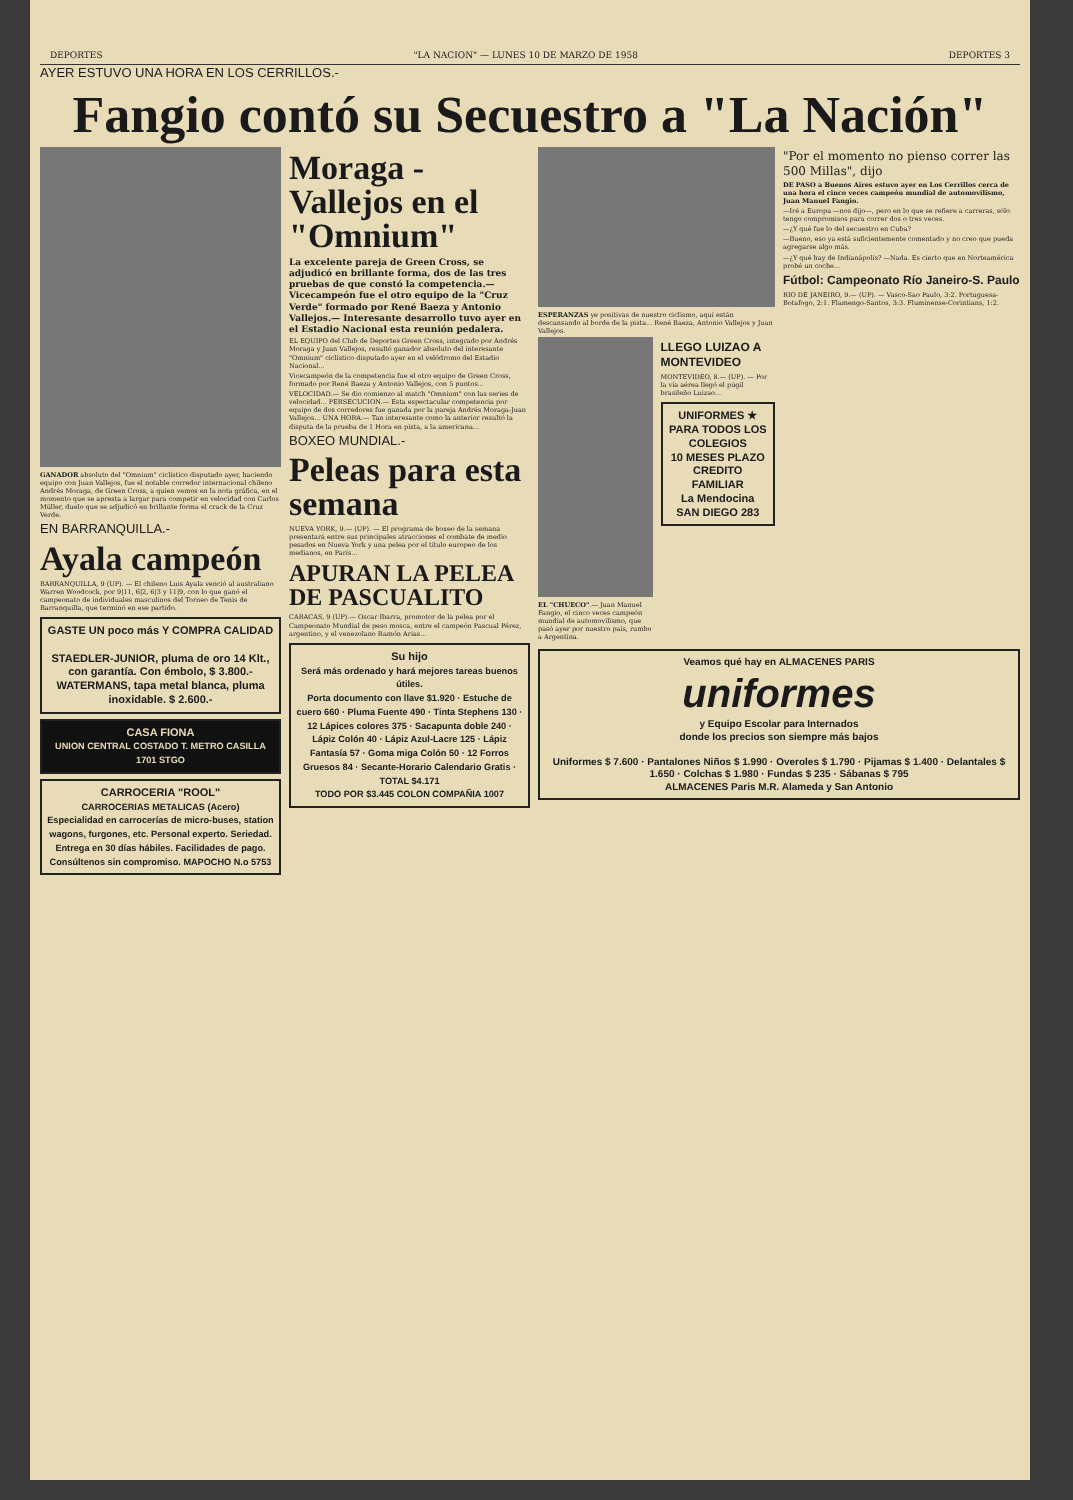DEPORTES "LA NACION" — LUNES 10 DE MARZO DE 1958 DEPORTES 3
AYER ESTUVO UNA HORA EN LOS CERRILLOS.-
Fangio contó su Secuestro a "La Nación"
GANADOR absoluto del "Omnium" ciclístico disputado ayer, haciendo equipo con Juan Vallejos, fue el notable corredor internacional chileno Andrés Moraga, de Green Cross, a quien vemos en la nota gráfica, en el momento que se apresta a largar para competir en velocidad con Carlos Müller, duelo que se adjudicó en brillante forma el crack de la Cruz Verde.
EN BARRANQUILLA.-
Ayala campeón
BARRANQUILLA, 9 (UP). — El chileno Luis Ayala venció al australiano Warren Woodcock, por 9|11, 6|2, 6|3 y 11|9, con lo que ganó el campeonato de individuales masculinos del Torneo de Tenis de Barranquilla, que terminó en ese partido.
GASTE UN poco más Y COMPRA CALIDAD
STAEDLER-JUNIOR, pluma de oro 14 Klt., con garantía. Con émbolo, $ 3.800.-
WATERMANS, tapa metal blanca, pluma inoxidable. $ 2.600.-
CASA FIONA
UNION CENTRAL COSTADO T. METRO CASILLA 1701 STGO
CARROCERIA "ROOL"
CARROCERIAS METALICAS (Acero)
Especialidad en carrocerías de micro-buses, station wagons, furgones, etc. Personal experto. Seriedad. Entrega en 30 días hábiles. Facilidades de pago. Consúltenos sin compromiso. MAPOCHO N.o 5753
Moraga - Vallejos en el "Omnium"
La excelente pareja de Green Cross, se adjudicó en brillante forma, dos de las tres pruebas de que constó la competencia.— Vicecampeón fue el otro equipo de la "Cruz Verde" formado por René Baeza y Antonio Vallejos.— Interesante desarrollo tuvo ayer en el Estadio Nacional esta reunión pedalera.
EL EQUIPO del Club de Deportes Green Cross, integrado por Andrés Moraga y Juan Vallejos, resultó ganador absoluto del interesante "Omnium" ciclístico disputado ayer en el velódromo del Estadio Nacional...
Vicecampeón de la competencia fue el otro equipo de Green Cross, formado por René Baeza y Antonio Vallejos, con 5 puntos...
VELOCIDAD.— Se dio comienzo al match "Omnium" con las series de velocidad... PERSECUCION.— Esta espectacular competencia por equipo de dos corredores fue ganada por la pareja Andrés Moraga-Juan Vallejos... UNA HORA.— Tan interesante como la anterior resultó la disputa de la prueba de 1 Hora en pista, a la americana...
BOXEO MUNDIAL.-
Peleas para esta semana
NUEVA YORK, 9.— (UP). — El programa de boxeo de la semana presentará entre sus principales atracciones el combate de medio pesados en Nueva York y una pelea por el título europeo de los medianos, en París...
APURAN LA PELEA DE PASCUALITO
CARACAS, 9 (UP).— Oscar Ibarra, promotor de la pelea por el Campeonato Mundial de peso mosca, entre el campeón Pascual Pérez, argentino, y el venezolano Ramón Arias...
Su hijo
Será más ordenado y hará mejores tareas buenos útiles.
Porta documento con llave $1.920 · Estuche de cuero 660 · Pluma Fuente 490 · Tinta Stephens 130 · 12 Lápices colores 375 · Sacapunta doble 240 · Lápiz Colón 40 · Lápiz Azul-Lacre 125 · Lápiz Fantasía 57 · Goma miga Colón 50 · 12 Forros Gruesos 84 · Secante-Horario Calendario Gratis · TOTAL $4.171
TODO POR $3.445 COLON COMPAÑIA 1007
ESPERANZAS ye positivas de nuestro ciclismo, aquí están descansando al borde de la pista... René Baeza, Antonio Vallejos y Juan Vallejos.
EL "CHUECO".— Juan Manuel Fangio, el cinco veces campeón mundial de automovilismo, que pasó ayer por nuestro país, rumbo a Argentina.
LLEGO LUIZAO A MONTEVIDEO
MONTEVIDEO, 8.— (UP). — Por la vía aérea llegó el púgil brasileño Luizao...
UNIFORMES ★
PARA TODOS LOS COLEGIOS
10 MESES PLAZO
CREDITO FAMILIAR
La Mendocina
SAN DIEGO 283
"Por el momento no pienso correr las 500 Millas", dijo
DE PASO a Buenos Aires estuvo ayer en Los Cerrillos cerca de una hora el cinco veces campeón mundial de automovilismo, Juan Manuel Fangio.
—Iré a Europa —nos dijo—, pero en lo que se refiere a carreras, sólo tengo compromisos para correr dos o tres veces.
—¿Y qué fue lo del secuestro en Cuba?
—Bueno, eso ya está suficientemente comentado y no creo que pueda agregarse algo más.
—¿Y qué hay de Indianápolis? —Nada. Es cierto que en Norteamérica probé un coche...
Fútbol: Campeonato Río Janeiro-S. Paulo
RIO DE JANEIRO, 9.— (UP). — Vasco-Sao Paulo, 3:2. Portuguesa-Botafogo, 2:1. Flamengo-Santos, 3:3. Fluminense-Corintians, 1:2.
Veamos qué hay en ALMACENES PARIS
uniformes
y Equipo Escolar para Internados
donde los precios son siempre más bajos
Uniformes $ 7.600 · Pantalones Niños $ 1.990 · Overoles $ 1.790 · Pijamas $ 1.400 · Delantales $ 1.650 · Colchas $ 1.980 · Fundas $ 235 · Sábanas $ 795
ALMACENES Paris M.R. Alameda y San Antonio